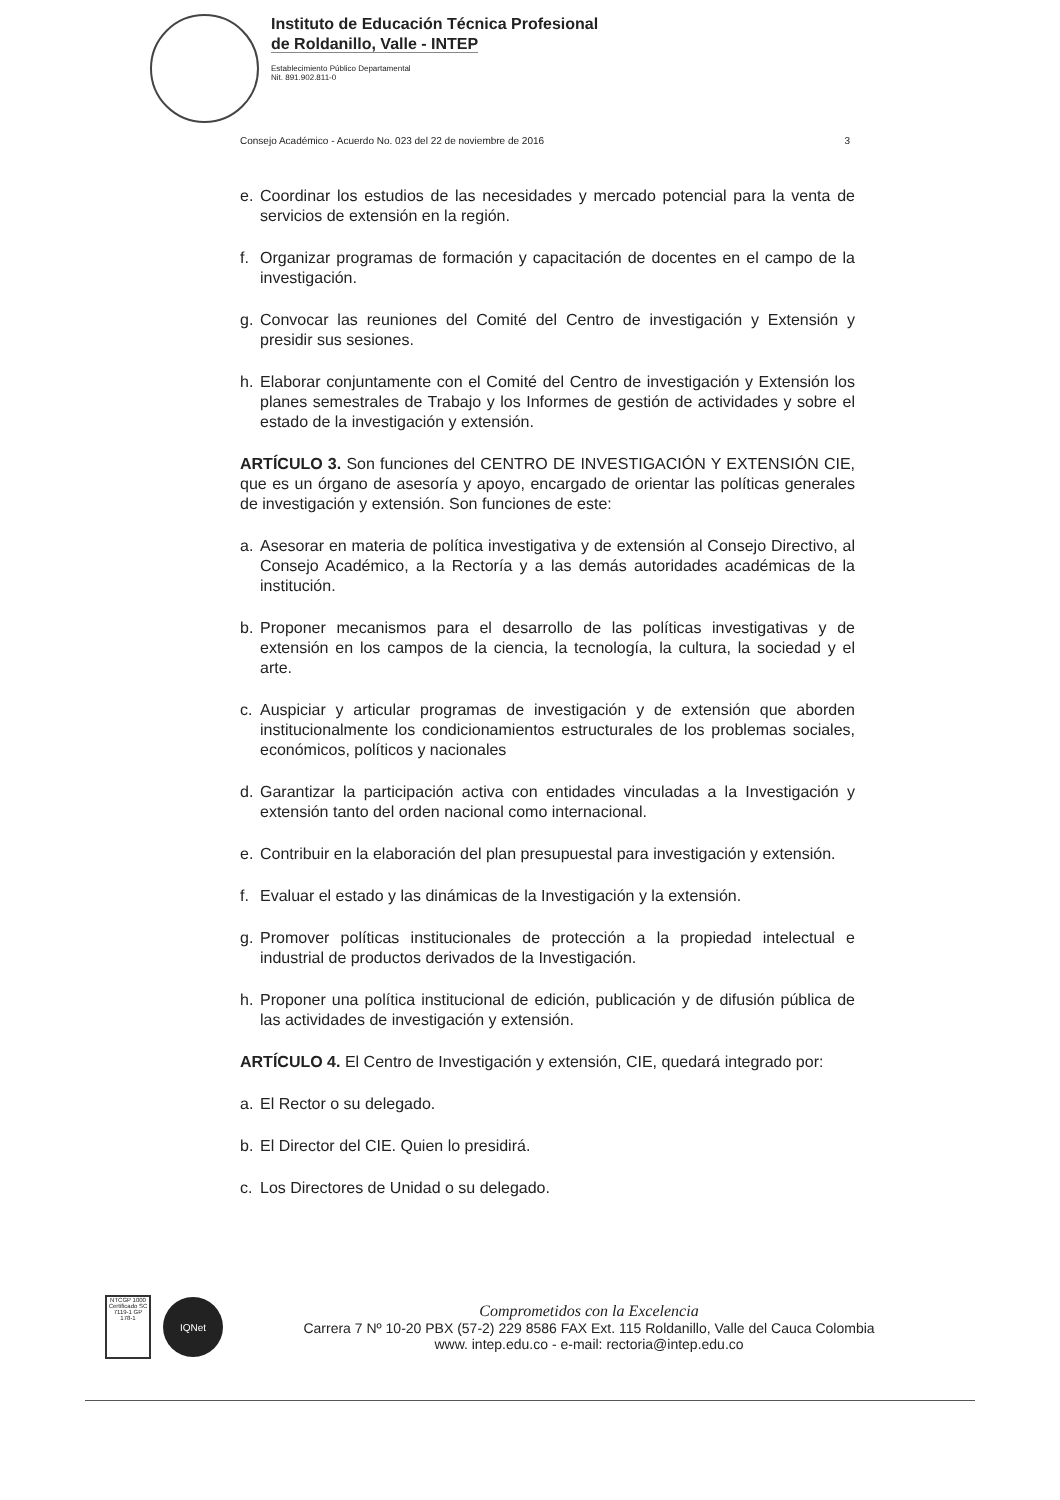Instituto de Educación Técnica Profesional
de Roldanillo, Valle - INTEP
Establecimiento Público Departamental
Nit. 891.902.811-0
Consejo Académico - Acuerdo No. 023 del 22 de noviembre de 2016 3
e. Coordinar los estudios de las necesidades y mercado potencial para la venta de servicios de extensión en la región.
f. Organizar programas de formación y capacitación de docentes en el campo de la investigación.
g. Convocar las reuniones del Comité del Centro de investigación y Extensión y presidir sus sesiones.
h. Elaborar conjuntamente con el Comité del Centro de investigación y Extensión los planes semestrales de Trabajo y los Informes de gestión de actividades y sobre el estado de la investigación y extensión.
ARTÍCULO 3. Son funciones del CENTRO DE INVESTIGACIÓN Y EXTENSIÓN CIE, que es un órgano de asesoría y apoyo, encargado de orientar las políticas generales de investigación y extensión. Son funciones de este:
a. Asesorar en materia de política investigativa y de extensión al Consejo Directivo, al Consejo Académico, a la Rectoría y a las demás autoridades académicas de la institución.
b. Proponer mecanismos para el desarrollo de las políticas investigativas y de extensión en los campos de la ciencia, la tecnología, la cultura, la sociedad y el arte.
c. Auspiciar y articular programas de investigación y de extensión que aborden institucionalmente los condicionamientos estructurales de los problemas sociales, económicos, políticos y nacionales
d. Garantizar la participación activa con entidades vinculadas a la Investigación y extensión tanto del orden nacional como internacional.
e. Contribuir en la elaboración del plan presupuestal para investigación y extensión.
f. Evaluar el estado y las dinámicas de la Investigación y la extensión.
g. Promover políticas institucionales de protección a la propiedad intelectual e industrial de productos derivados de la Investigación.
h. Proponer una política institucional de edición, publicación y de difusión pública de las actividades de investigación y extensión.
ARTÍCULO 4. El Centro de Investigación y extensión, CIE, quedará integrado por:
a. El Rector o su delegado.
b. El Director del CIE. Quien lo presidirá.
c. Los Directores de Unidad o su delegado.
NTCGP 1000
Certificado SC 7119-1 GP 178-1
IQNet
Comprometidos con la Excelencia
Carrera 7 Nº 10-20 PBX (57-2) 229 8586 FAX Ext. 115 Roldanillo, Valle del Cauca Colombia
www. intep.edu.co - e-mail: rectoria@intep.edu.co